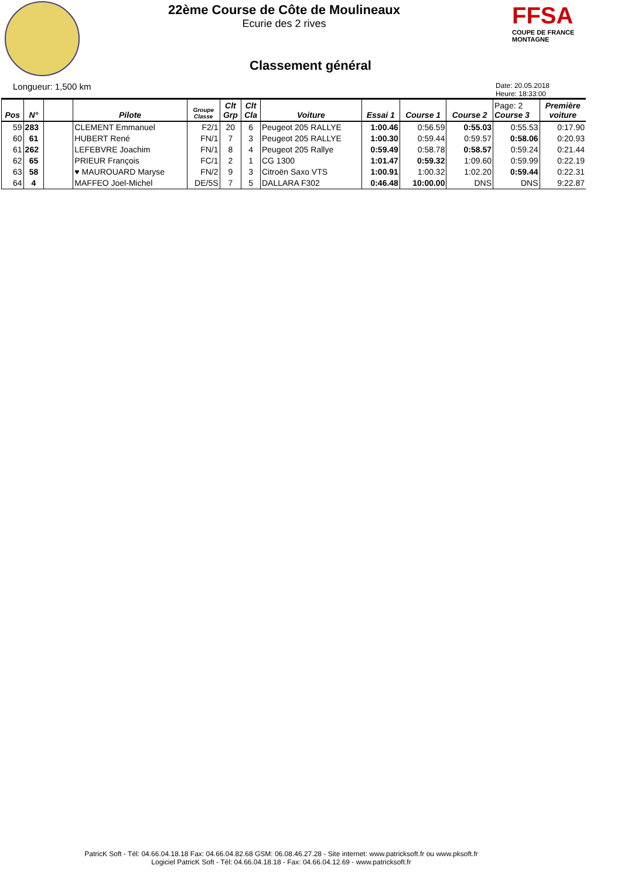FFSA
COUPE DE FRANCE MONTAGNE
22ème Course de Côte de Moulineaux
Ecurie des 2 rives
Classement général
Longueur: 1,500 km Date: 20.05.2018
Heure: 18:33:00
| Pos | N° | | Pilote | Groupe Classe | Clt Grp | Clt Cla | Voiture | Essai 1 | Course 1 | Course 2 | Page: 2 Course 3 | Première voiture |
| --- | --- | --- | --- | --- | --- | --- | --- | --- | --- | --- | --- | --- |
| 59 | 283 | | CLEMENT Emmanuel | F2/1 | 20 | 6 | Peugeot 205 RALLYE | 1:00.46 | 0:56.59 | 0:55.03 | 0:55.53 | 0:17.90 |
| 60 | 61 | | HUBERT René | FN/1 | 7 | 3 | Peugeot 205 RALLYE | 1:00.30 | 0:59.44 | 0:59.57 | 0:58.06 | 0:20.93 |
| 61 | 262 | | LEFEBVRE Joachim | FN/1 | 8 | 4 | Peugeot 205 Rallye | 0:59.49 | 0:58.78 | 0:58.57 | 0:59.24 | 0:21.44 |
| 62 | 65 | | PRIEUR François | FC/1 | 2 | 1 | CG 1300 | 1:01.47 | 0:59.32 | 1:09.60 | 0:59.99 | 0:22.19 |
| 63 | 58 | | ♥ MAUROUARD Maryse | FN/2 | 9 | 3 | Citroën Saxo VTS | 1:00.91 | 1:00.32 | 1:02.20 | 0:59.44 | 0:22.31 |
| 64 | 4 | | MAFFEO Joel-Michel | DE/5S | 7 | 5 | DALLARA F302 | 0:46.48 | 10:00.00 | DNS | DNS | 9:22.87 |
PatricK Soft - Tél: 04.66.04.18.18 Fax: 04.66.04.82.68 GSM: 06.08.46.27.28 - Site internet: www.patricksoft.fr ou www.pksoft.fr
Logiciel PatricK Soft - Tél: 04.66.04.18.18 - Fax: 04.66.04.12.69 - www.patricksoft.fr